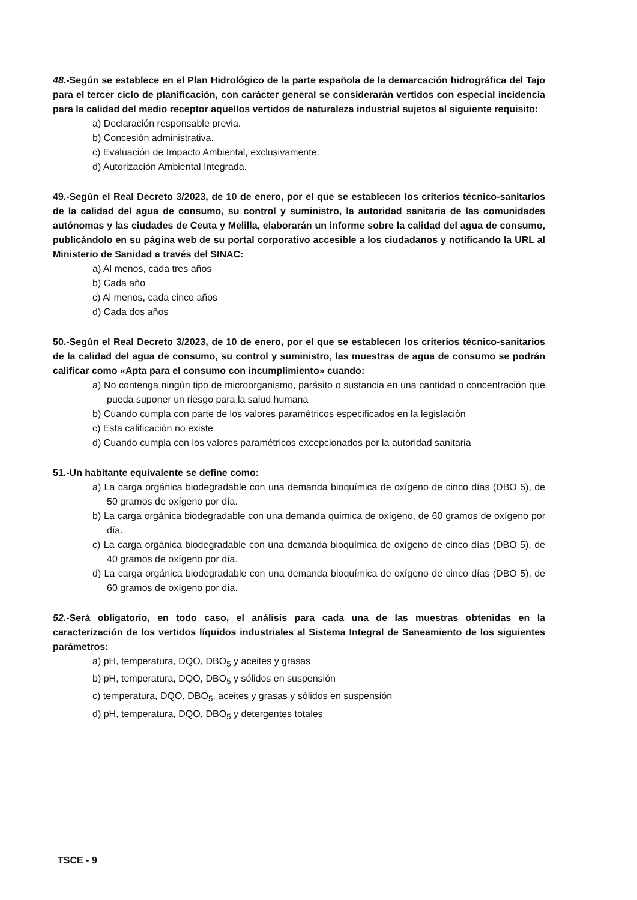48.-Según se establece en el Plan Hidrológico de la parte española de la demarcación hidrográfica del Tajo para el tercer ciclo de planificación, con carácter general se considerarán vertidos con especial incidencia para la calidad del medio receptor aquellos vertidos de naturaleza industrial sujetos al siguiente requisito:
a) Declaración responsable previa.
b) Concesión administrativa.
c) Evaluación de Impacto Ambiental, exclusivamente.
d) Autorización Ambiental Integrada.
49.-Según el Real Decreto 3/2023, de 10 de enero, por el que se establecen los criterios técnico-sanitarios de la calidad del agua de consumo, su control y suministro, la autoridad sanitaria de las comunidades autónomas y las ciudades de Ceuta y Melilla, elaborarán un informe sobre la calidad del agua de consumo, publicándolo en su página web de su portal corporativo accesible a los ciudadanos y notificando la URL al Ministerio de Sanidad a través del SINAC:
a) Al menos, cada tres años
b) Cada año
c) Al menos, cada cinco años
d) Cada dos años
50.-Según el Real Decreto 3/2023, de 10 de enero, por el que se establecen los criterios técnico-sanitarios de la calidad del agua de consumo, su control y suministro, las muestras de agua de consumo se podrán calificar como «Apta para el consumo con incumplimiento» cuando:
a) No contenga ningún tipo de microorganismo, parásito o sustancia en una cantidad o concentración que pueda suponer un riesgo para la salud humana
b) Cuando cumpla con parte de los valores paramétricos especificados en la legislación
c) Esta calificación no existe
d) Cuando cumpla con los valores paramétricos excepcionados por la autoridad sanitaria
51.-Un habitante equivalente se define como:
a) La carga orgánica biodegradable con una demanda bioquímica de oxígeno de cinco días (DBO 5), de 50 gramos de oxígeno por día.
b) La carga orgánica biodegradable con una demanda química de oxígeno, de 60 gramos de oxígeno por día.
c) La carga orgánica biodegradable con una demanda bioquímica de oxígeno de cinco días (DBO 5), de 40 gramos de oxígeno por día.
d) La carga orgánica biodegradable con una demanda bioquímica de oxígeno de cinco días (DBO 5), de 60 gramos de oxígeno por día.
52.-Será obligatorio, en todo caso, el análisis para cada una de las muestras obtenidas en la caracterización de los vertidos líquidos industriales al Sistema Integral de Saneamiento de los siguientes parámetros:
a) pH, temperatura, DQO, DBO<sub>5</sub> y aceites y grasas
b) pH, temperatura, DQO, DBO<sub>5</sub> y sólidos en suspensión
c) temperatura, DQO, DBO<sub>5</sub>, aceites y grasas y sólidos en suspensión
d) pH, temperatura, DQO, DBO<sub>5</sub> y detergentes totales
TSCE - 9